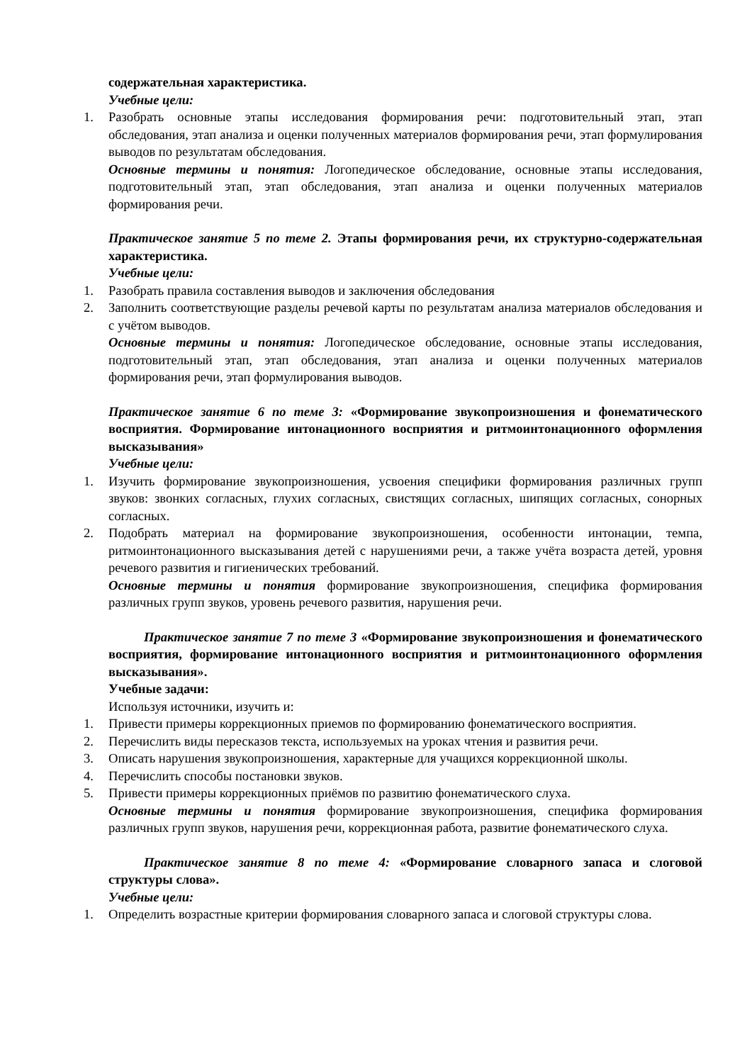содержательная характеристика.
Учебные цели:
1. Разобрать основные этапы исследования формирования речи: подготовительный этап, этап обследования, этап анализа и оценки полученных материалов формирования речи, этап формулирования выводов по результатам обследования.
Основные термины и понятия: Логопедическое обследование, основные этапы исследования, подготовительный этап, этап обследования, этап анализа и оценки полученных материалов формирования речи.
Практическое занятие 5 по теме 2. Этапы формирования речи, их структурно-содержательная характеристика.
Учебные цели:
1. Разобрать правила составления выводов и заключения обследования
2. Заполнить соответствующие разделы речевой карты по результатам анализа материалов обследования и с учётом выводов.
Основные термины и понятия: Логопедическое обследование, основные этапы исследования, подготовительный этап, этап обследования, этап анализа и оценки полученных материалов формирования речи, этап формулирования выводов.
Практическое занятие 6 по теме 3: «Формирование звукопроизношения и фонематического восприятия. Формирование интонационного восприятия и ритмоинтонационного оформления высказывания»
Учебные цели:
1. Изучить формирование звукопроизношения, усвоения специфики формирования различных групп звуков: звонких согласных, глухих согласных, свистящих согласных, шипящих согласных, сонорных согласных.
2. Подобрать материал на формирование звукопроизношения, особенности интонации, темпа, ритмоинтонационного высказывания детей с нарушениями речи, а также учёта возраста детей, уровня речевого развития и гигиенических требований.
Основные термины и понятия формирование звукопроизношения, специфика формирования различных групп звуков, уровень речевого развития, нарушения речи.
Практическое занятие 7 по теме 3 «Формирование звукопроизношения и фонематического восприятия, формирование интонационного восприятия и ритмоинтонационного оформления высказывания».
Учебные задачи:
Используя источники, изучить и:
1. Привести примеры коррекционных приемов по формированию фонематического восприятия.
2. Перечислить виды пересказов текста, используемых на уроках чтения и развития речи.
3. Описать нарушения звукопроизношения, характерные для учащихся коррекционной школы.
4. Перечислить способы постановки звуков.
5. Привести примеры коррекционных приёмов по развитию фонематического слуха.
Основные термины и понятия формирование звукопроизношения, специфика формирования различных групп звуков, нарушения речи, коррекционная работа, развитие фонематического слуха.
Практическое занятие 8 по теме 4: «Формирование словарного запаса и слоговой структуры слова».
Учебные цели:
1. Определить возрастные критерии формирования словарного запаса и слоговой структуры слова.